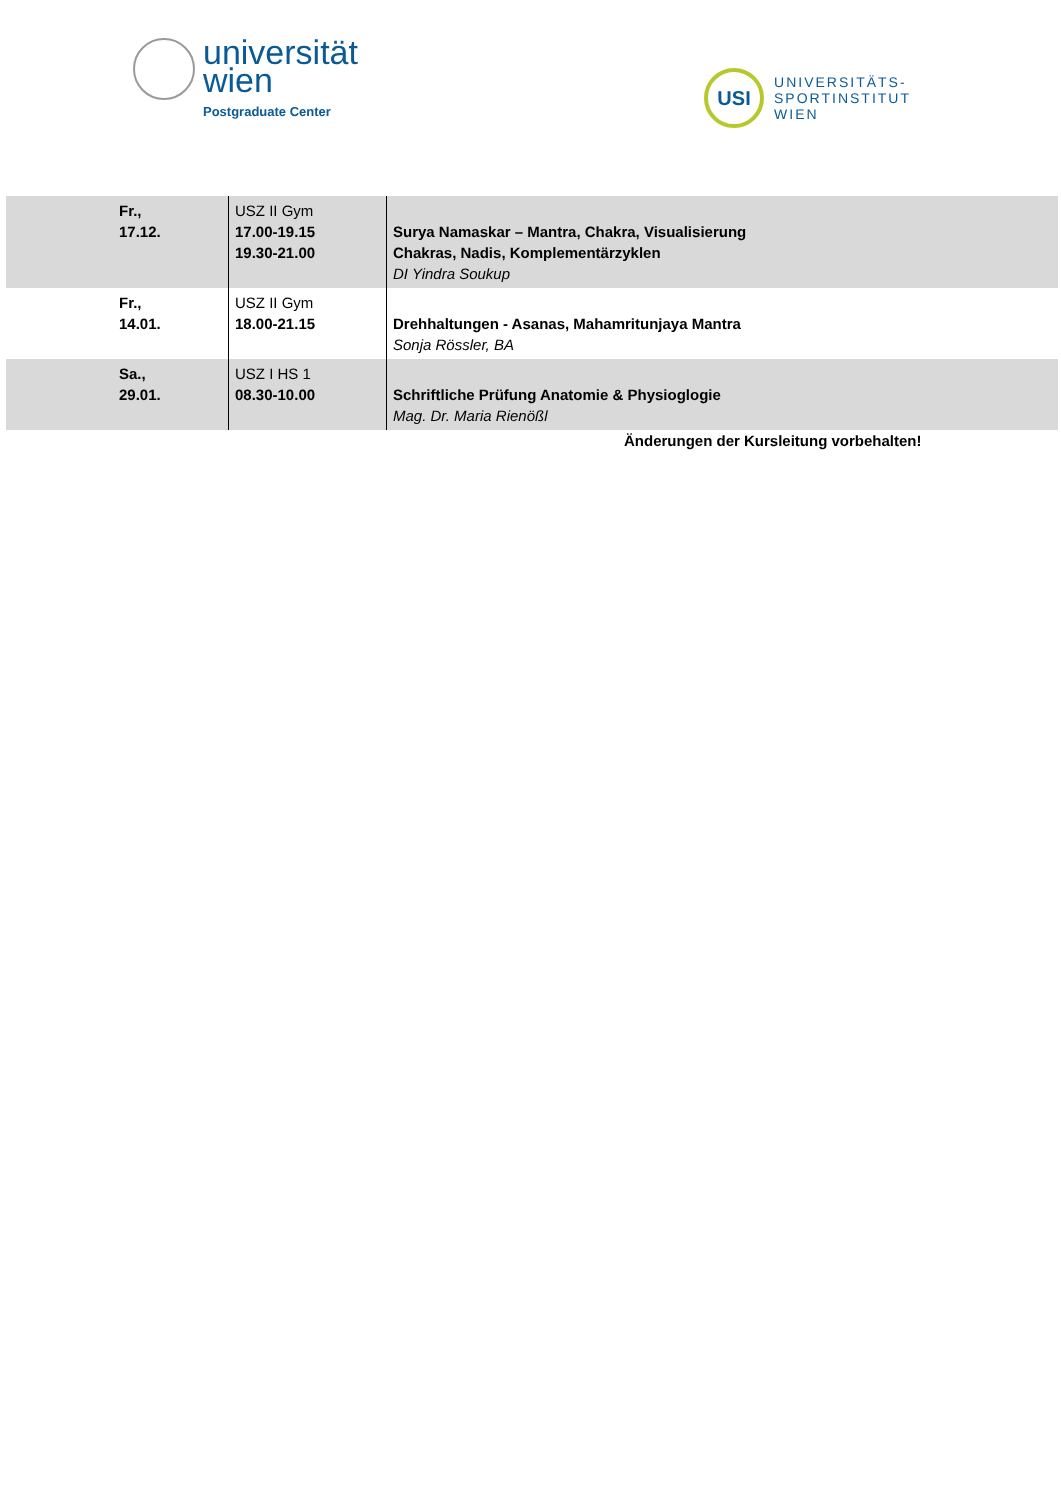universität
wien
Postgraduate Center
USI
UNIVERSITÄTS-
SPORTINSTITUT
WIEN
| Fr., 17.12. | USZ II Gym 17.00-19.15 19.30-21.00 | Surya Namaskar – Mantra, Chakra, Visualisierung Chakras, Nadis, Komplementärzyklen DI Yindra Soukup |
| Fr., 14.01. | USZ II Gym 18.00-21.15 | Drehhaltungen - Asanas, Mahamritunjaya Mantra Sonja Rössler, BA |
| Sa., 29.01. | USZ I HS 1 08.30-10.00 | Schriftliche Prüfung Anatomie & Physioglogie Mag. Dr. Maria Rienößl |
Änderungen der Kursleitung vorbehalten!